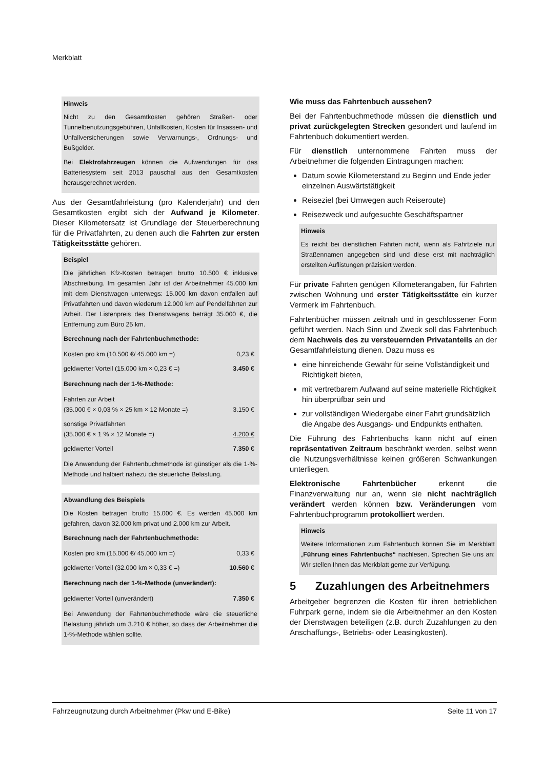Merkblatt
Hinweis
Nicht zu den Gesamtkosten gehören Straßen- oder Tunnelbenutzungsgebühren, Unfallkosten, Kosten für Insassen- und Unfallversicherungen sowie Verwarnungs-, Ordnungs- und Bußgelder.
Bei Elektrofahrzeugen können die Aufwendungen für das Batteriesystem seit 2013 pauschal aus den Gesamtkosten herausgerechnet werden.
Aus der Gesamtfahrleistung (pro Kalenderjahr) und den Gesamtkosten ergibt sich der Aufwand je Kilometer. Dieser Kilometersatz ist Grundlage der Steuerberechnung für die Privatfahrten, zu denen auch die Fahrten zur ersten Tätigkeitsstätte gehören.
Beispiel
Die jährlichen Kfz-Kosten betragen brutto 10.500 € inklusive Abschreibung. Im gesamten Jahr ist der Arbeitnehmer 45.000 km mit dem Dienstwagen unterwegs: 15.000 km davon entfallen auf Privatfahrten und davon wiederum 12.000 km auf Pendelfahrten zur Arbeit. Der Listenpreis des Dienstwagens beträgt 35.000 €, die Entfernung zum Büro 25 km.
Berechnung nach der Fahrtenbuchmethode:
| Kosten pro km (10.500 €/ 45.000 km =) | 0,23 € |
| geldwerter Vorteil (15.000 km × 0,23 € =) | 3.450 € |
Berechnung nach der 1-%-Methode:
| Fahrten zur Arbeit (35.000 € × 0,03 % × 25 km × 12 Monate =) | 3.150 € |
| sonstige Privatfahrten (35.000 € × 1 % × 12 Monate =) | 4.200 € |
| geldwerter Vorteil | 7.350 € |
Die Anwendung der Fahrtenbuchmethode ist günstiger als die 1-%-Methode und halbiert nahezu die steuerliche Belastung.
Abwandlung des Beispiels
Die Kosten betragen brutto 15.000 €. Es werden 45.000 km gefahren, davon 32.000 km privat und 2.000 km zur Arbeit.
Berechnung nach der Fahrtenbuchmethode:
| Kosten pro km (15.000 €/ 45.000 km =) | 0,33 € |
| geldwerter Vorteil (32.000 km × 0,33 € =) | 10.560 € |
Berechnung nach der 1-%-Methode (unverändert):
| geldwerter Vorteil (unverändert) | 7.350 € |
Bei Anwendung der Fahrtenbuchmethode wäre die steuerliche Belastung jährlich um 3.210 € höher, so dass der Arbeitnehmer die 1-%-Methode wählen sollte.
Wie muss das Fahrtenbuch aussehen?
Bei der Fahrtenbuchmethode müssen die dienstlich und privat zurückgelegten Strecken gesondert und laufend im Fahrtenbuch dokumentiert werden.
Für dienstlich unternommene Fahrten muss der Arbeitnehmer die folgenden Eintragungen machen:
Datum sowie Kilometerstand zu Beginn und Ende jeder einzelnen Auswärtstätigkeit
Reiseziel (bei Umwegen auch Reiseroute)
Reisezweck und aufgesuchte Geschäftspartner
Hinweis
Es reicht bei dienstlichen Fahrten nicht, wenn als Fahrtziele nur Straßennamen angegeben sind und diese erst mit nachträglich erstellten Auflistungen präzisiert werden.
Für private Fahrten genügen Kilometerangaben, für Fahrten zwischen Wohnung und erster Tätigkeitsstätte ein kurzer Vermerk im Fahrtenbuch.
Fahrtenbücher müssen zeitnah und in geschlossener Form geführt werden. Nach Sinn und Zweck soll das Fahrtenbuch dem Nachweis des zu versteuernden Privatanteils an der Gesamtfahrleistung dienen. Dazu muss es
eine hinreichende Gewähr für seine Vollständigkeit und Richtigkeit bieten,
mit vertretbarem Aufwand auf seine materielle Richtigkeit hin überprüfbar sein und
zur vollständigen Wiedergabe einer Fahrt grundsätzlich die Angabe des Ausgangs- und Endpunkts enthalten.
Die Führung des Fahrtenbuchs kann nicht auf einen repräsentativen Zeitraum beschränkt werden, selbst wenn die Nutzungsverhältnisse keinen größeren Schwankungen unterliegen.
Elektronische Fahrtenbücher erkennt die Finanzverwaltung nur an, wenn sie nicht nachträglich verändert werden können bzw. Veränderungen vom Fahrtenbuchprogramm protokolliert werden.
Hinweis
Weitere Informationen zum Fahrtenbuch können Sie im Merkblatt „Führung eines Fahrtenbuchs“ nachlesen. Sprechen Sie uns an: Wir stellen Ihnen das Merkblatt gerne zur Verfügung.
5 Zuzahlungen des Arbeitnehmers
Arbeitgeber begrenzen die Kosten für ihren betrieblichen Fuhrpark gerne, indem sie die Arbeitnehmer an den Kosten der Dienstwagen beteiligen (z.B. durch Zuzahlungen zu den Anschaffungs-, Betriebs- oder Leasingkosten).
Fahrzeugnutzung durch Arbeitnehmer (Pkw und E-Bike) Seite 11 von 17